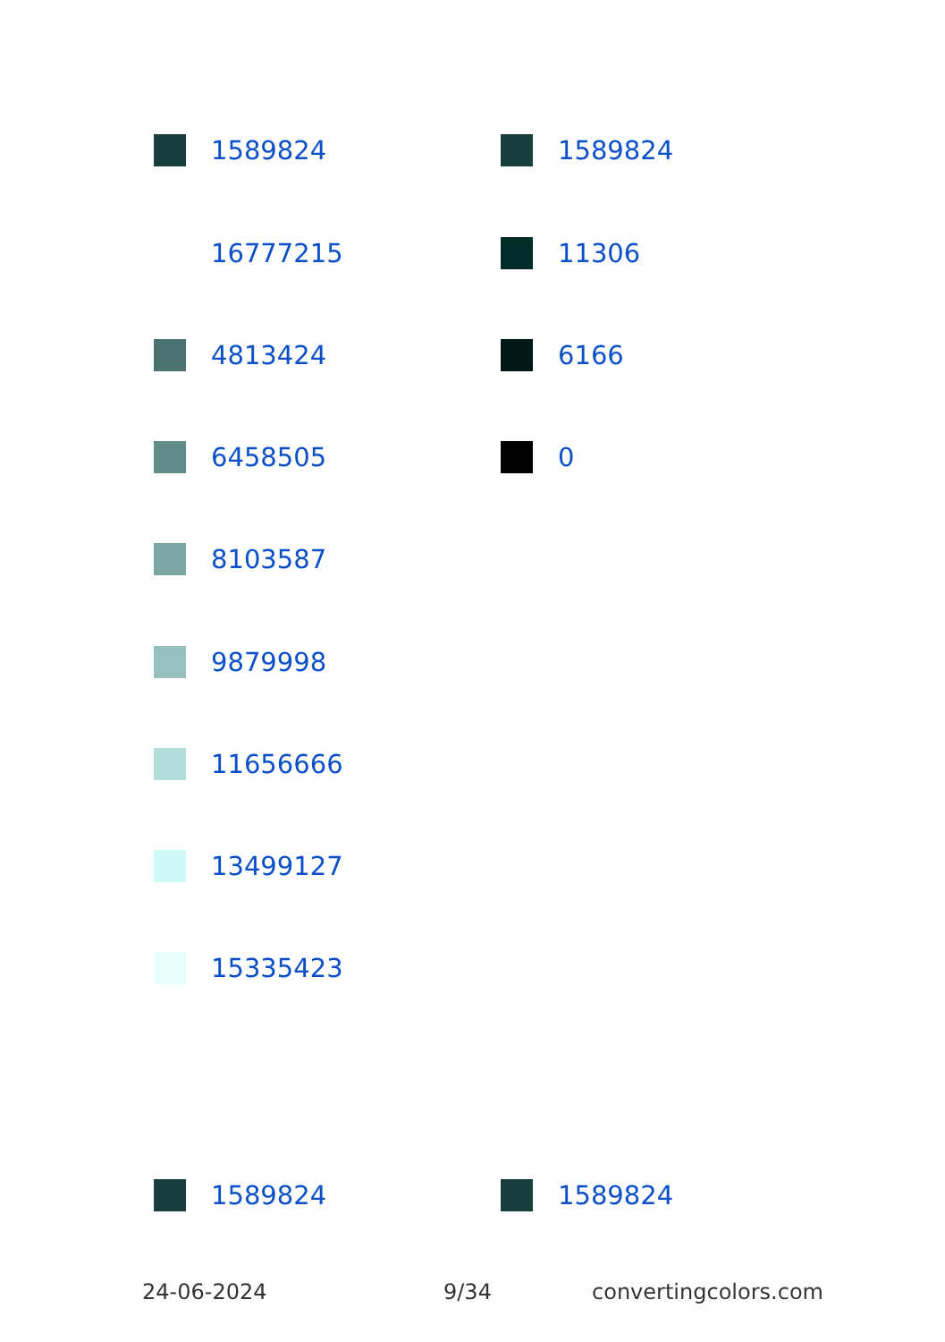1589824 1589824
16777215 11306
4813424 6166
6458505 0
8103587
9879998
11656666
13499127
15335423
1589824 1589824
24-06-2024 9/34 convertingcolors.com